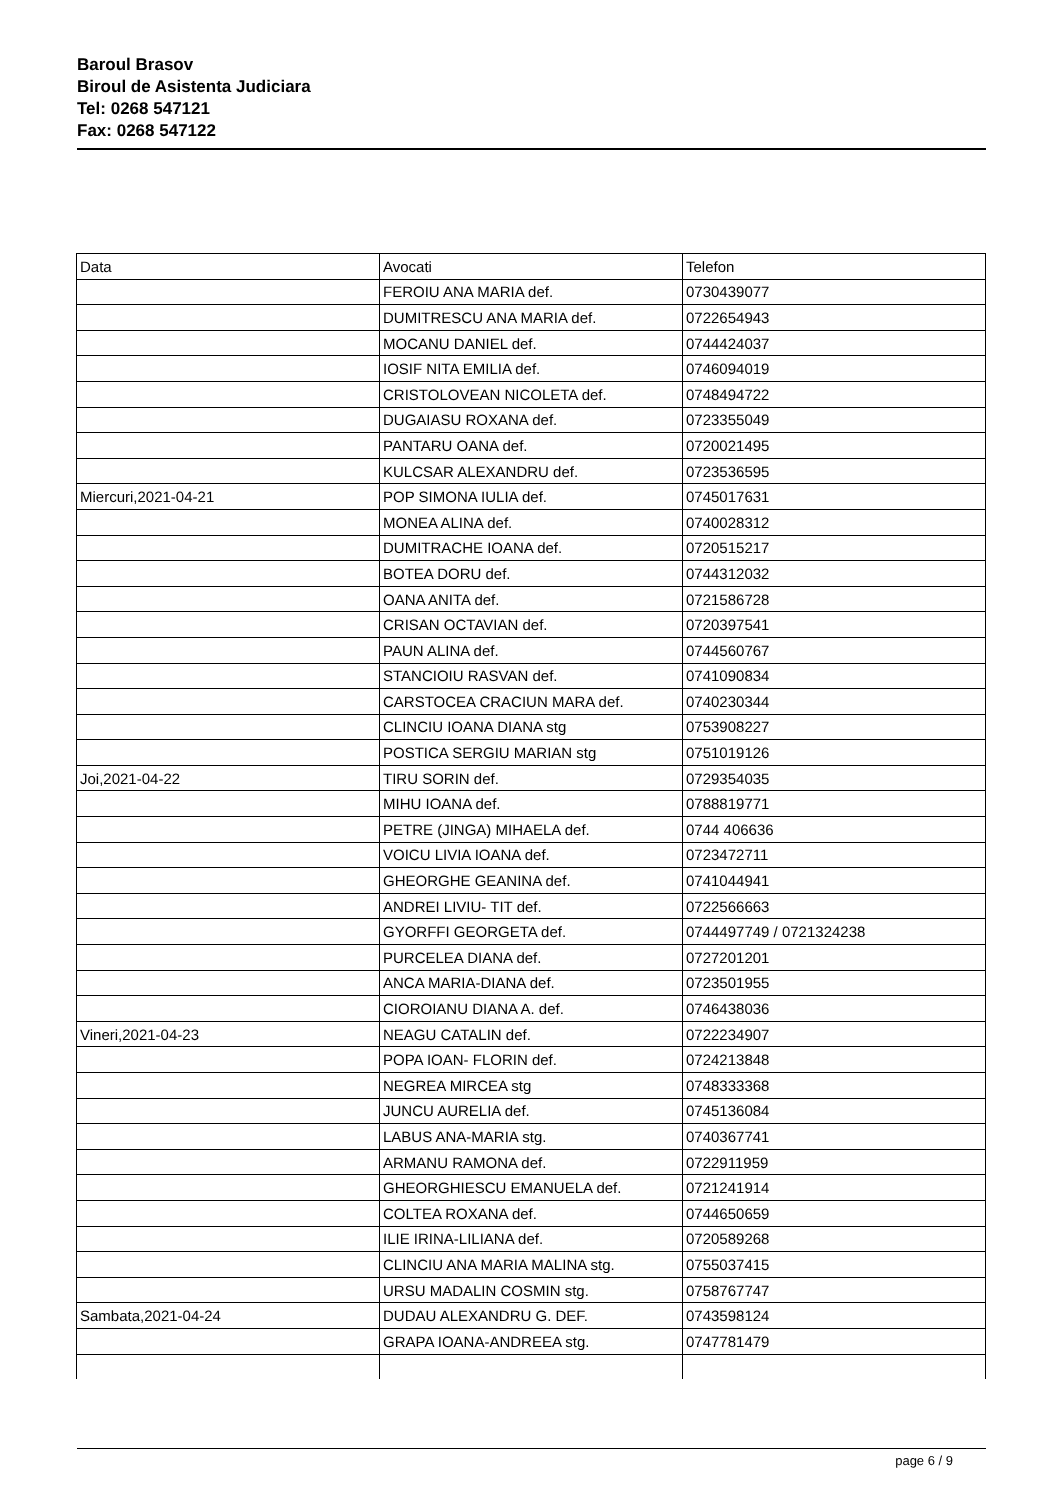Baroul Brasov
Biroul de Asistenta Judiciara
Tel: 0268 547121
Fax: 0268 547122
| Data | Avocati | Telefon |
| --- | --- | --- |
| | FEROIU ANA MARIA def. | 0730439077 |
| | DUMITRESCU ANA MARIA def. | 0722654943 |
| | MOCANU DANIEL def. | 0744424037 |
| | IOSIF NITA EMILIA def. | 0746094019 |
| | CRISTOLOVEAN NICOLETA def. | 0748494722 |
| | DUGAIASU ROXANA def. | 0723355049 |
| | PANTARU OANA def. | 0720021495 |
| | KULCSAR ALEXANDRU def. | 0723536595 |
| Miercuri,2021-04-21 | POP SIMONA IULIA def. | 0745017631 |
| | MONEA ALINA def. | 0740028312 |
| | DUMITRACHE IOANA def. | 0720515217 |
| | BOTEA DORU def. | 0744312032 |
| | OANA ANITA def. | 0721586728 |
| | CRISAN OCTAVIAN def. | 0720397541 |
| | PAUN ALINA def. | 0744560767 |
| | STANCIOIU RASVAN def. | 0741090834 |
| | CARSTOCEA CRACIUN MARA def. | 0740230344 |
| | CLINCIU IOANA DIANA stg | 0753908227 |
| | POSTICA SERGIU MARIAN stg | 0751019126 |
| Joi,2021-04-22 | TIRU SORIN def. | 0729354035 |
| | MIHU IOANA def. | 0788819771 |
| | PETRE (JINGA) MIHAELA def. | 0744 406636 |
| | VOICU LIVIA IOANA def. | 0723472711 |
| | GHEORGHE GEANINA def. | 0741044941 |
| | ANDREI LIVIU- TIT def. | 0722566663 |
| | GYORFFI GEORGETA def. | 0744497749 / 0721324238 |
| | PURCELEA DIANA def. | 0727201201 |
| | ANCA MARIA-DIANA def. | 0723501955 |
| | CIOROIANU DIANA A. def. | 0746438036 |
| Vineri,2021-04-23 | NEAGU CATALIN def. | 0722234907 |
| | POPA IOAN- FLORIN def. | 0724213848 |
| | NEGREA MIRCEA stg | 0748333368 |
| | JUNCU AURELIA def. | 0745136084 |
| | LABUS ANA-MARIA stg. | 0740367741 |
| | ARMANU RAMONA def. | 0722911959 |
| | GHEORGHIESCU EMANUELA def. | 0721241914 |
| | COLTEA ROXANA def. | 0744650659 |
| | ILIE IRINA-LILIANA def. | 0720589268 |
| | CLINCIU ANA MARIA MALINA stg. | 0755037415 |
| | URSU MADALIN COSMIN stg. | 0758767747 |
| Sambata,2021-04-24 | DUDAU ALEXANDRU G. DEF. | 0743598124 |
| | GRAPA IOANA-ANDREEA stg. | 0747781479 |
page 6 / 9